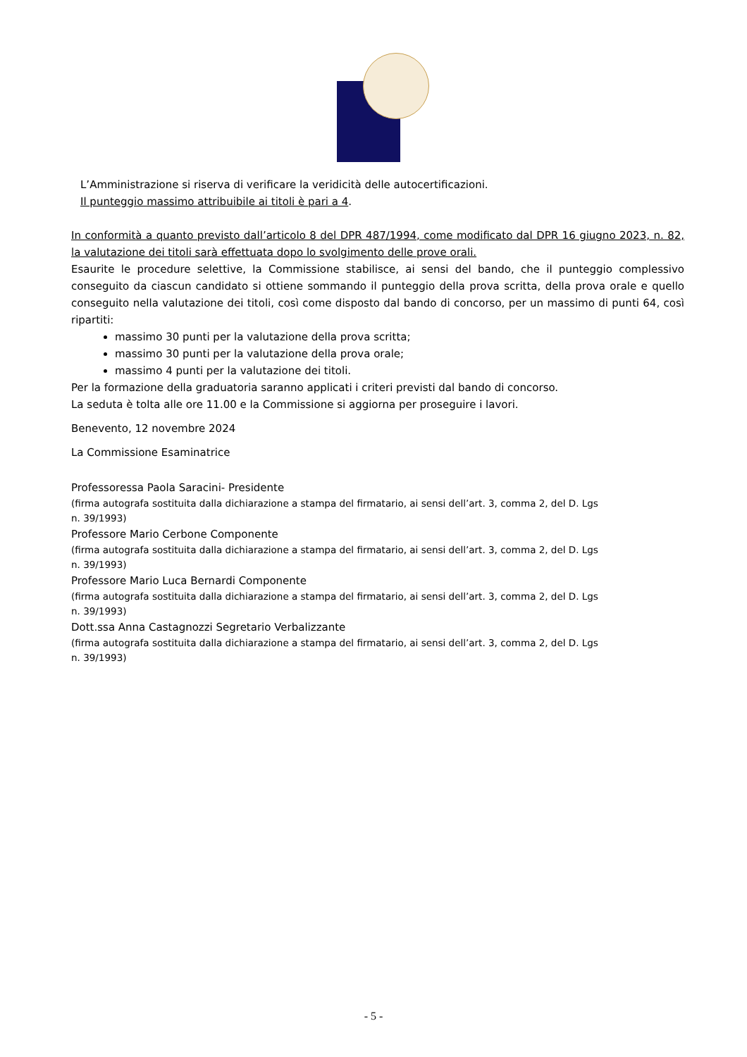L’Amministrazione si riserva di verificare la veridicità delle autocertificazioni.
Il punteggio massimo attribuibile ai titoli è pari a 4.
In conformità a quanto previsto dall’articolo 8 del DPR 487/1994, come modificato dal DPR 16 giugno 2023, n. 82, la valutazione dei titoli sarà effettuata dopo lo svolgimento delle prove orali.
Esaurite le procedure selettive, la Commissione stabilisce, ai sensi del bando, che il punteggio complessivo conseguito da ciascun candidato si ottiene sommando il punteggio della prova scritta, della prova orale e quello conseguito nella valutazione dei titoli, così come disposto dal bando di concorso, per un massimo di punti 64, così ripartiti:
massimo 30 punti per la valutazione della prova scritta;
massimo 30 punti per la valutazione della prova orale;
massimo 4 punti per la valutazione dei titoli.
Per la formazione della graduatoria saranno applicati i criteri previsti dal bando di concorso.
La seduta è tolta alle ore 11.00 e la Commissione si aggiorna per proseguire i lavori.
Benevento, 12 novembre 2024
La Commissione Esaminatrice
Professoressa Paola Saracini- Presidente
(firma autografa sostituita dalla dichiarazione a stampa del firmatario, ai sensi dell’art. 3, comma 2, del D. Lgs
n. 39/1993)
Professore Mario Cerbone Componente
(firma autografa sostituita dalla dichiarazione a stampa del firmatario, ai sensi dell’art. 3, comma 2, del D. Lgs
n. 39/1993)
Professore Mario Luca Bernardi Componente
(firma autografa sostituita dalla dichiarazione a stampa del firmatario, ai sensi dell’art. 3, comma 2, del D. Lgs
n. 39/1993)
Dott.ssa Anna Castagnozzi Segretario Verbalizzante
(firma autografa sostituita dalla dichiarazione a stampa del firmatario, ai sensi dell’art. 3, comma 2, del D. Lgs
n. 39/1993)
- 5 -